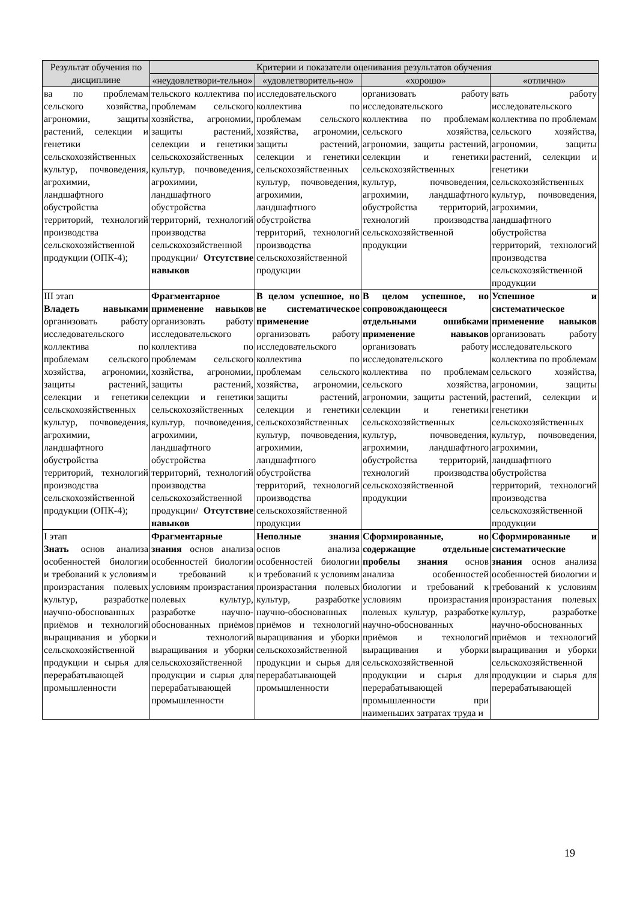| Результат обучения по дисциплине | Критерии и показатели оценивания результатов обучения | | | |
| --- | --- | --- | --- | --- |
| | «неудовлетвори-тельно» | «удовлетворитель-но» | «хорошо» | «отлично» |
| ва по проблемам сельского хозяйства, агрономии, защиты растений, селекции и генетики сельскохозяйственных культур, почвоведения, агрохимии, ландшафтного обустройства территорий, технологий производства сельскохозяйственной продукции (ОПК-4); | тельского коллектива по проблемам сельского хозяйства, агрономии, защиты растений, селекции и генетики сельскохозяйственных культур, почвоведения, агрохимии, ландшафтного обустройства территорий, технологий производства сельскохозяйственной продукции/ Отсутствие навыков | исследовательского коллектива по проблемам сельского хозяйства, агрономии, защиты растений, селекции и генетики сельскохозяйственных культур, почвоведения, агрохимии, ландшафтного обустройства территорий, технологий производства сельскохозяйственной продукции | организовать работу исследовательского коллектива по проблемам сельского хозяйства, агрономии, защиты растений, селекции и генетики сельскохозяйственных культур, почвоведения, агрохимии, ландшафтного обустройства территорий, технологий производства сельскохозяйственной продукции | вать работу исследовательского коллектива по проблемам сельского хозяйства, агрономии, защиты растений, селекции и генетики сельскохозяйственных культур, почвоведения, агрохимии, ландшафтного обустройства территорий, технологий производства сельскохозяйственной продукции |
| III этап Владеть навыками организовать работу исследовательского коллектива по проблемам сельского хозяйства, агрономии, защиты растений, селекции и генетики сельскохозяйственных культур, почвоведения, агрохимии, ландшафтного обустройства территорий, технологий производства сельскохозяйственной продукции (ОПК-4); | Фрагментарное применение навыков организовать работу исследовательского коллектива по проблемам сельского хозяйства, агрономии, защиты растений, селекции и генетики сельскохозяйственных культур, почвоведения, агрохимии, ландшафтного обустройства территорий, технологий производства сельскохозяйственной продукции/ Отсутствие навыков | В целом успешное, но не систематическое применение организовать работу исследовательского коллектива по проблемам сельского хозяйства, агрономии, защиты растений, селекции и генетики сельскохозяйственных культур, почвоведения, агрохимии, ландшафтного обустройства территорий, технологий производства сельскохозяйственной продукции | В целом успешное, но сопровождающееся отдельными ошибками применение навыков организовать работу исследовательского коллектива по проблемам сельского хозяйства, агрономии, защиты растений, селекции и генетики сельскохозяйственных культур, почвоведения, агрохимии, ландшафтного обустройства территорий, технологий производства сельскохозяйственной продукции | Успешное и систематическое применение навыков организовать работу исследовательского коллектива по проблемам сельского хозяйства, агрономии, защиты растений, селекции и генетики сельскохозяйственных культур, почвоведения, агрохимии, ландшафтного обустройства территорий, технологий производства сельскохозяйственной продукции |
| I этап Знать основ анализа особенностей биологии и требований к условиям произрастания полевых культур, разработке научно-обоснованных приёмов и технологий выращивания и уборки сельскохозяйственной продукции и сырья для перерабатывающей промышленности | Фрагментарные знания основ анализа особенностей биологии и требований к условиям произрастания полевых культур, разработке научно-обоснованных приёмов и технологий выращивания и уборки сельскохозяйственной продукции и сырья для перерабатывающей промышленности | Неполные знания основ анализа особенностей биологии и требований к условиям произрастания полевых культур, разработке научно-обоснованных приёмов и технологий выращивания и уборки сельскохозяйственной продукции и сырья для перерабатывающей промышленности | Сформированные, но содержащие отдельные пробелы знания основ анализа особенностей биологии и требований к условиям произрастания полевых культур, разработке научно-обоснованных приёмов и технологий выращивания и уборки сельскохозяйственной продукции и сырья для перерабатывающей промышленности при наименьших затратах труда и | Сформированные и систематические знания основ анализа особенностей биологии и требований к условиям произрастания полевых культур, разработке научно-обоснованных приёмов и технологий выращивания и уборки сельскохозяйственной продукции и сырья для перерабатывающей |
19